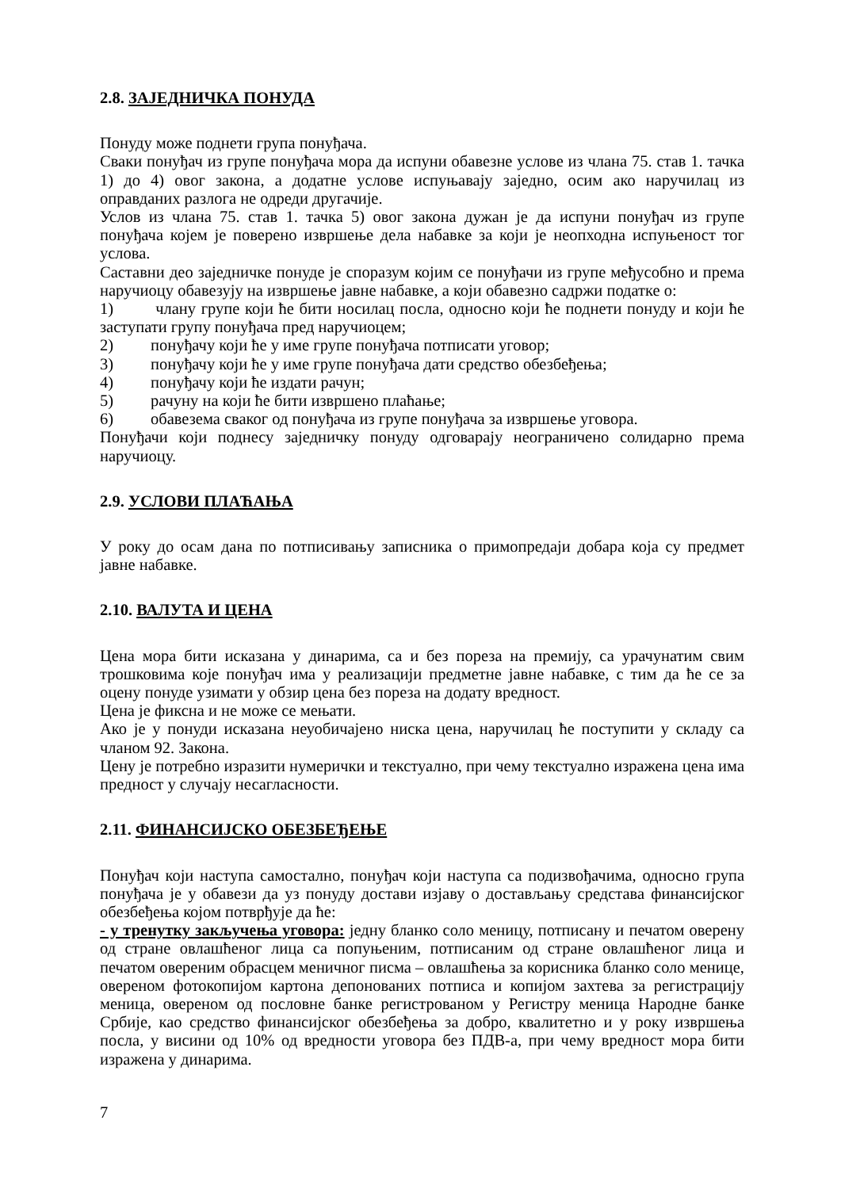2.8. ЗАЈЕДНИЧКА ПОНУДА
Понуду може поднети група понуђача.
Сваки понуђач из групе понуђача мора да испуни обавезне услове из члана 75. став 1. тачка 1) до 4) овог закона, а додатне услове испуњавају заједно, осим ако наручилац из оправданих разлога не одреди другачије.
Услов из члана 75. став 1. тачка 5) овог закона дужан је да испуни понуђач из групе понуђача којем је поверено извршење дела набавке за који је неопходна испуњеност тог услова.
Саставни део заједничке понуде је споразум којим се понуђачи из групе међусобно и према наручиоцу обавезују на извршење јавне набавке, а који обавезно садржи податке о:
1) члану групе који ће бити носилац посла, односно који ће поднети понуду и који ће заступати групу понуђача пред наручиоцем;
2) понуђачу који ће у име групе понуђача потписати уговор;
3) понуђачу који ће у име групе понуђача дати средство обезбеђења;
4) понуђачу који ће издати рачун;
5) рачуну на који ће бити извршено плаћање;
6) обавезема сваког од понуђача из групе понуђача за извршење уговора.
Понуђачи који поднесу заједничку понуду одговарају неограничено солидарно према наручиоцу.
2.9. УСЛОВИ ПЛАЋАЊА
У року до осам дана по потписивању записника о примопредаји добара која су предмет јавне набавке.
2.10. ВАЛУТА И ЦЕНА
Цена мора бити исказана у динарима, са и без пореза на премију, са урачунатим свим трошковима које понуђач има у реализацији предметне јавне набавке, с тим да ће се за оцену понуде узимати у обзир цена без пореза на додату вредност.
Цена је фиксна и не може се мењати.
Ако је у понуди исказана неуобичајено ниска цена, наручилац ће поступити у складу са чланом 92. Закона.
Цену је потребно изразити нумерички и текстуално, при чему текстуално изражена цена има предност у случају несагласности.
2.11. ФИНАНСИЈСКО ОБЕЗБЕЂЕЊЕ
Понуђач који наступа самостално, понуђач који наступа са подизвођачима, односно група понуђача је у обавези да уз понуду достави изјаву о достављању средстава финансијског обезбеђења којом потврђује да ће:
- у тренутку закључења уговора: једну бланко соло меницу, потписану и печатом оверену од стране овлашћеног лица са попуњеним, потписаним од стране овлашћеног лица и печатом овереним обрасцем меничног писма – овлашћења за корисника бланко соло менице, овереном фотокопијом картона депонованих потписа и копијом захтева за регистрацију меница, овереном од пословне банке регистрованом у Регистру меница Народне банке Србије, као средство финансијског обезбеђења за добро, квалитетно и у року извршења посла, у висини од 10% од вредности уговора без ПДВ-а, при чему вредност мора бити изражена у динарима.
7